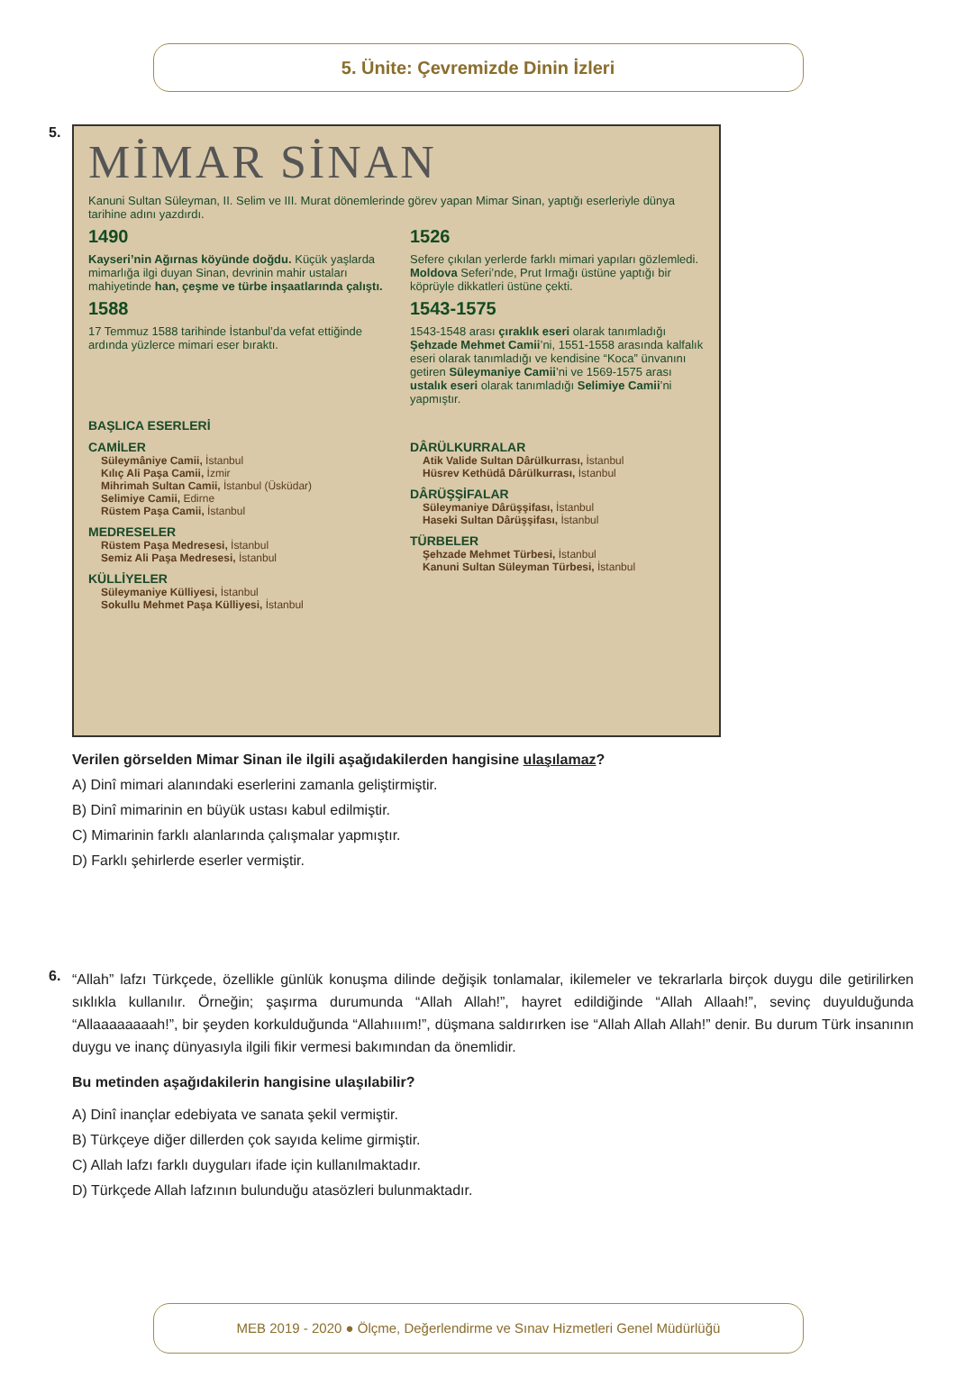5. Ünite: Çevremizde Dinin İzleri
5.
MİMAR SİNAN
Kanuni Sultan Süleyman, II. Selim ve III. Murat dönemlerinde görev yapan Mimar Sinan, yaptığı eserleriyle dünya tarihine adını yazdırdı.
1490
Kayseri’nin Ağırnas köyünde doğdu. Küçük yaşlarda mimarlığa ilgi duyan Sinan, devrinin mahir ustaları mahiyetinde han, çeşme ve türbe inşaatlarında çalıştı.
1526
Sefere çıkılan yerlerde farklı mimari yapıları gözlemledi. Moldova Seferi’nde, Prut Irmağı üstüne yaptığı bir köprüyle dikkatleri üstüne çekti.
1588
17 Temmuz 1588 tarihinde İstanbul’da vefat ettiğinde ardında yüzlerce mimari eser bıraktı.
1543-1575
1543-1548 arası çıraklık eseri olarak tanımladığı Şehzade Mehmet Camii’ni, 1551-1558 arasında kalfalık eseri olarak tanımladığı ve kendisine “Koca” ünvanını getiren Süleymaniye Camii’ni ve 1569-1575 arası ustalık eseri olarak tanımladığı Selimiye Camii’ni yapmıştır.
BAŞLICA ESERLERİ
CAMİLER
Süleymâniye Camii, İstanbul
Kılıç Ali Paşa Camii, İzmir
Mihrimah Sultan Camii, İstanbul (Üsküdar)
Selimiye Camii, Edirne
Rüstem Paşa Camii, İstanbul
MEDRESELER
Rüstem Paşa Medresesi, İstanbul
Semiz Ali Paşa Medresesi, İstanbul
KÜLLİYELER
Süleymaniye Külliyesi, İstanbul
Sokullu Mehmet Paşa Külliyesi, İstanbul
DÂRÜLKURRALAR
Atik Valide Sultan Dârülkurrası, İstanbul
Hüsrev Kethüdâ Dârülkurrası, İstanbul
DÂRÜŞŞİFALAR
Süleymaniye Dârüşşifası, İstanbul
Haseki Sultan Dârüşşifası, İstanbul
TÜRBELER
Şehzade Mehmet Türbesi, İstanbul
Kanuni Sultan Süleyman Türbesi, İstanbul
Verilen görselden Mimar Sinan ile ilgili aşağıdakilerden hangisine ulaşılamaz?
A) Dinî mimari alanındaki eserlerini zamanla geliştirmiştir.
B) Dinî mimarinin en büyük ustası kabul edilmiştir.
C) Mimarinin farklı alanlarında çalışmalar yapmıştır.
D) Farklı şehirlerde eserler vermiştir.
6.
“Allah” lafzı Türkçede, özellikle günlük konuşma dilinde değişik tonlamalar, ikilemeler ve tekrarlarla birçok duygu dile getirilirken sıklıkla kullanılır. Örneğin; şaşırma durumunda “Allah Allah!”, hayret edildiğinde “Allah Allaah!”, sevinç duyulduğunda “Allaaaaaaaah!”, bir şeyden korkulduğunda “Allahıııım!”, düşmana saldırırken ise “Allah Allah Allah!” denir. Bu durum Türk insanının duygu ve inanç dünyasıyla ilgili fikir vermesi bakımından da önemlidir.
Bu metinden aşağıdakilerin hangisine ulaşılabilir?
A) Dinî inançlar edebiyata ve sanata şekil vermiştir.
B) Türkçeye diğer dillerden çok sayıda kelime girmiştir.
C) Allah lafzı farklı duyguları ifade için kullanılmaktadır.
D) Türkçede Allah lafzının bulunduğu atasözleri bulunmaktadır.
MEB 2019 - 2020 ● Ölçme, Değerlendirme ve Sınav Hizmetleri Genel Müdürlüğü